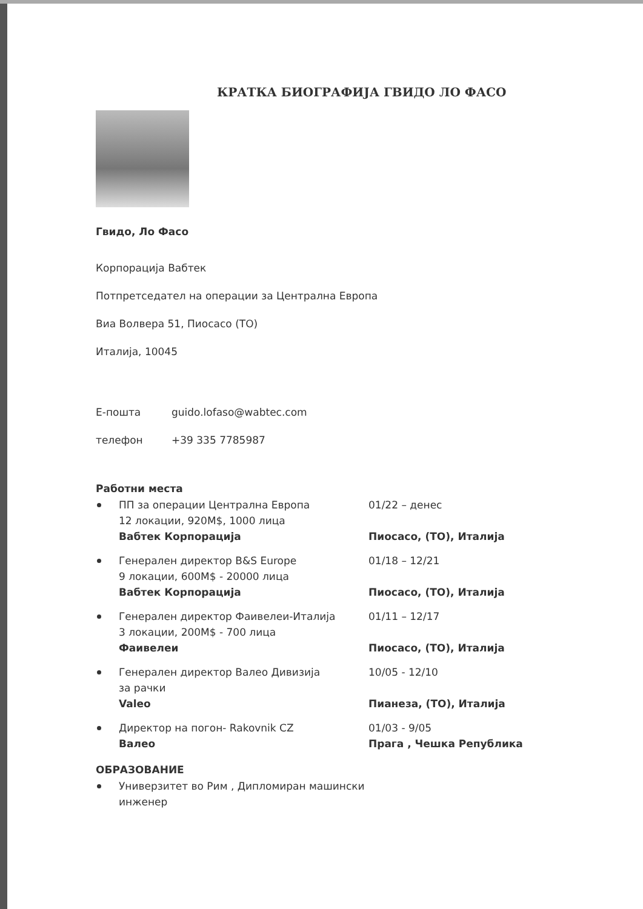КРАТКА БИОГРАФИЈА ГВИДО ЛО ФАСО
Гвидо, Ло Фасо
Корпорација Вабтек
Потпретседател на операции за Централна Европа
Виа Волвера 51, Пиосасо (ТО)
Италија, 10045
Е-пошта guido.lofaso@wabtec.com
телефон +39 335 7785987
Работни места
ПП за операции Централна Европа
12 локации, 920M$, 1000 лица
Вабтек Корпорација
01/22 – денес
Пиосасо, (ТО), Италија
Генерален директор B&S Europe
9 локации, 600M$ - 20000 лица
Вабтек Корпорација
01/18 – 12/21
Пиосасо, (ТО), Италија
Генерален директор Фаивелеи-Италија
3 локации, 200M$ - 700 лица
Фаивелеи
01/11 – 12/17
Пиосасо, (ТО), Италија
Генерален директор Валео Дивизија
за рачки
Valeo
10/05 - 12/10
Пианеза, (ТО), Италија
Директор на погон- Rakovnik CZ
Валео
01/03 - 9/05
Прага , Чешка Република
ОБРАЗОВАНИЕ
Универзитет во Рим , Дипломиран машински инженер